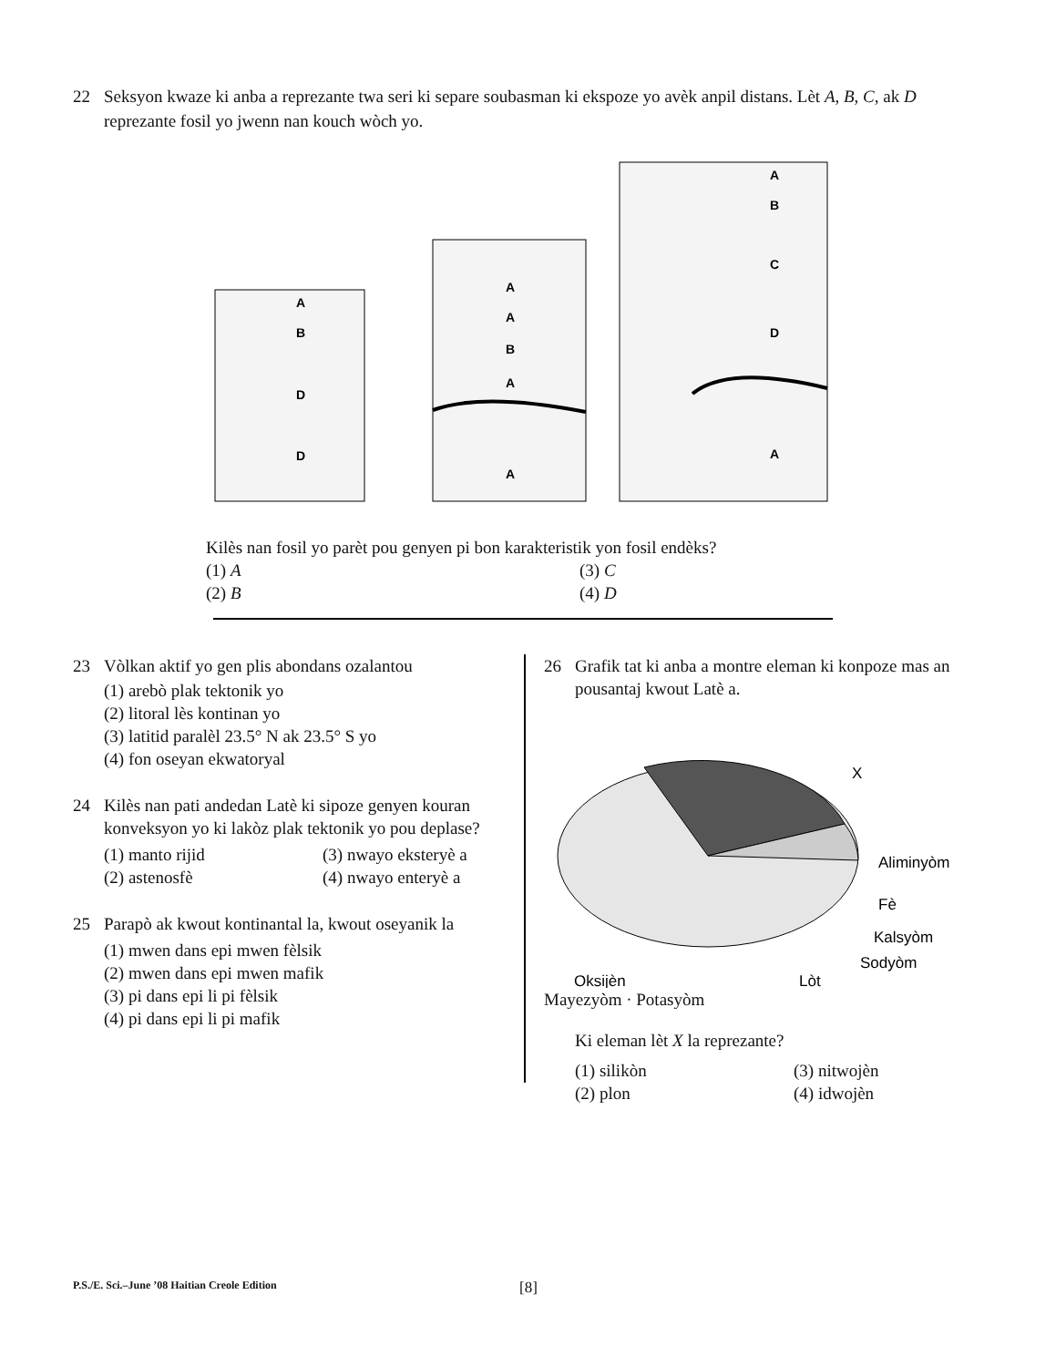22 Seksyon kwaze ki anba a reprezante twa seri ki separe soubasman ki ekspoze yo avèk anpil distans. Lèt A, B, C, ak D reprezante fosil yo jwenn nan kouch wòch yo.
A
B
D
D
A
A
B
A
A
A
B
C
D
A
Kilès nan fosil yo parèt pou genyen pi bon karakteristik yon fosil endèks?
(1) A (3) C (2) B (4) D
23 Vòlkan aktif yo gen plis abondans ozalantou
(1) arebò plak tektonik yo
(2) litoral lès kontinan yo
(3) latitid paralèl 23.5° N ak 23.5° S yo
(4) fon oseyan ekwatoryal
24 Kilès nan pati andedan Latè ki sipoze genyen kouran konveksyon yo ki lakòz plak tektonik yo pou deplase?
(1) manto rijid (3) nwayo eksteryè a (2) astenosfè (4) nwayo enteryè a
25 Parapò ak kwout kontinantal la, kwout oseyanik la
(1) mwen dans epi mwen fèlsik
(2) mwen dans epi mwen mafik
(3) pi dans epi li pi fèlsik
(4) pi dans epi li pi mafik
26 Grafik tat ki anba a montre eleman ki konpoze mas an pousantaj kwout Latè a.
X
Aliminyòm
Fè
Kalsyòm
Sodyòm
Oksijèn
Lòt
Mayezyòm · Potasyòm
Ki eleman lèt X la reprezante?
(1) silikòn (3) nitwojèn (2) plon (4) idwojèn
P.S./E. Sci.–June ’08 Haitian Creole Edition [8]